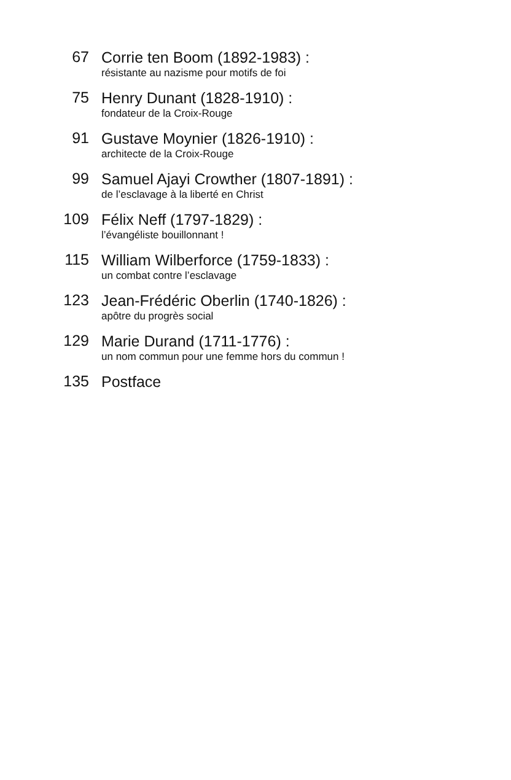67
Corrie ten Boom (1892-1983) :
résistante au nazisme pour motifs de foi
75
Henry Dunant (1828-1910) :
fondateur de la Croix-Rouge
91
Gustave Moynier (1826-1910) :
architecte de la Croix-Rouge
99
Samuel Ajayi Crowther (1807-1891) :
de l’esclavage à la liberté en Christ
109
Félix Neff (1797-1829) :
l’évangéliste bouillonnant !
115
William Wilberforce (1759-1833) :
un combat contre l’esclavage
123
Jean-Frédéric Oberlin (1740-1826) :
apôtre du progrès social
129
Marie Durand (1711-1776) :
un nom commun pour une femme hors du commun !
135
Postface